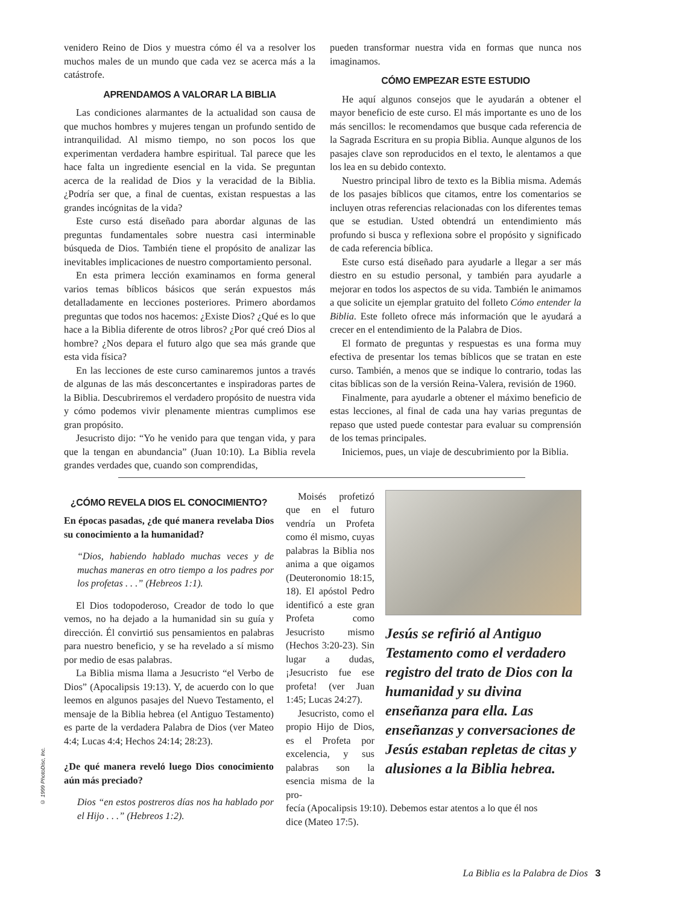venidero Reino de Dios y muestra cómo él va a resolver los muchos males de un mundo que cada vez se acerca más a la catástrofe.
APRENDAMOS A VALORAR LA BIBLIA
Las condiciones alarmantes de la actualidad son causa de que muchos hombres y mujeres tengan un profundo sentido de intranquilidad. Al mismo tiempo, no son pocos los que experimentan verdadera hambre espiritual. Tal parece que les hace falta un ingrediente esencial en la vida. Se preguntan acerca de la realidad de Dios y la veracidad de la Biblia. ¿Podría ser que, a final de cuentas, existan respuestas a las grandes incógnitas de la vida?
Este curso está diseñado para abordar algunas de las preguntas fundamentales sobre nuestra casi interminable búsqueda de Dios. También tiene el propósito de analizar las inevitables implicaciones de nuestro comportamiento personal.
En esta primera lección examinamos en forma general varios temas bíblicos básicos que serán expuestos más detalladamente en lecciones posteriores. Primero abordamos preguntas que todos nos hacemos: ¿Existe Dios? ¿Qué es lo que hace a la Biblia diferente de otros libros? ¿Por qué creó Dios al hombre? ¿Nos depara el futuro algo que sea más grande que esta vida física?
En las lecciones de este curso caminaremos juntos a través de algunas de las más desconcertantes e inspiradoras partes de la Biblia. Descubriremos el verdadero propósito de nuestra vida y cómo podemos vivir plenamente mientras cumplimos ese gran propósito.
Jesucristo dijo: “Yo he venido para que tengan vida, y para que la tengan en abundancia” (Juan 10:10). La Biblia revela grandes verdades que, cuando son comprendidas,
pueden transformar nuestra vida en formas que nunca nos imaginamos.
CÓMO EMPEZAR ESTE ESTUDIO
He aquí algunos consejos que le ayudarán a obtener el mayor beneficio de este curso. El más importante es uno de los más sencillos: le recomendamos que busque cada referencia de la Sagrada Escritura en su propia Biblia. Aunque algunos de los pasajes clave son reproducidos en el texto, le alentamos a que los lea en su debido contexto.
Nuestro principal libro de texto es la Biblia misma. Además de los pasajes bíblicos que citamos, entre los comentarios se incluyen otras referencias relacionadas con los diferentes temas que se estudian. Usted obtendrá un entendimiento más profundo si busca y reflexiona sobre el propósito y significado de cada referencia bíblica.
Este curso está diseñado para ayudarle a llegar a ser más diestro en su estudio personal, y también para ayudarle a mejorar en todos los aspectos de su vida. También le animamos a que solicite un ejemplar gratuito del folleto Cómo entender la Biblia. Este folleto ofrece más información que le ayudará a crecer en el entendimiento de la Palabra de Dios.
El formato de preguntas y respuestas es una forma muy efectiva de presentar los temas bíblicos que se tratan en este curso. También, a menos que se indique lo contrario, todas las citas bíblicas son de la versión Reina-Valera, revisión de 1960.
Finalmente, para ayudarle a obtener el máximo beneficio de estas lecciones, al final de cada una hay varias preguntas de repaso que usted puede contestar para evaluar su comprensión de los temas principales.
Iniciemos, pues, un viaje de descubrimiento por la Biblia.
¿CÓMO REVELA DIOS EL CONOCIMIENTO?
En épocas pasadas, ¿de qué manera revelaba Dios su conocimiento a la humanidad?
“Dios, habiendo hablado muchas veces y de muchas maneras en otro tiempo a los padres por los profetas . . .” (Hebreos 1:1).
El Dios todopoderoso, Creador de todo lo que vemos, no ha dejado a la humanidad sin su guía y dirección. Él convirtió sus pensamientos en palabras para nuestro beneficio, y se ha revelado a sí mismo por medio de esas palabras.
La Biblia misma llama a Jesucristo “el Verbo de Dios” (Apocalipsis 19:13). Y, de acuerdo con lo que leemos en algunos pasajes del Nuevo Testamento, el mensaje de la Biblia hebrea (el Antiguo Testamento) es parte de la verdadera Palabra de Dios (ver Mateo 4:4; Lucas 4:4; Hechos 24:14; 28:23).
¿De qué manera reveló luego Dios conocimiento aún más preciado?
Dios “en estos postreros días nos ha hablado por el Hijo . . .” (Hebreos 1:2).
Moisés profetizó que en el futuro vendría un Profeta como él mismo, cuyas palabras la Biblia nos anima a que oigamos (Deuteronomio 18:15, 18). El apóstol Pedro identificó a este gran Profeta como Jesucristo mismo (Hechos 3:20-23). Sin lugar a dudas, ¡Jesucristo fue ese profeta! (ver Juan 1:45; Lucas 24:27).
Jesucristo, como el propio Hijo de Dios, es el Profeta por excelencia, y sus palabras son la esencia misma de la pro-
Jesús se refirió al Antiguo Testamento como el verdadero registro del trato de Dios con la humanidad y su divina enseñanza para ella. Las enseñanzas y conversaciones de Jesús estaban repletas de citas y alusiones a la Biblia hebrea.
fecía (Apocalipsis 19:10). Debemos estar atentos a lo que él nos dice (Mateo 17:5).
© 1999 PhotoDisc, Inc.
La Biblia es la Palabra de Dios 3